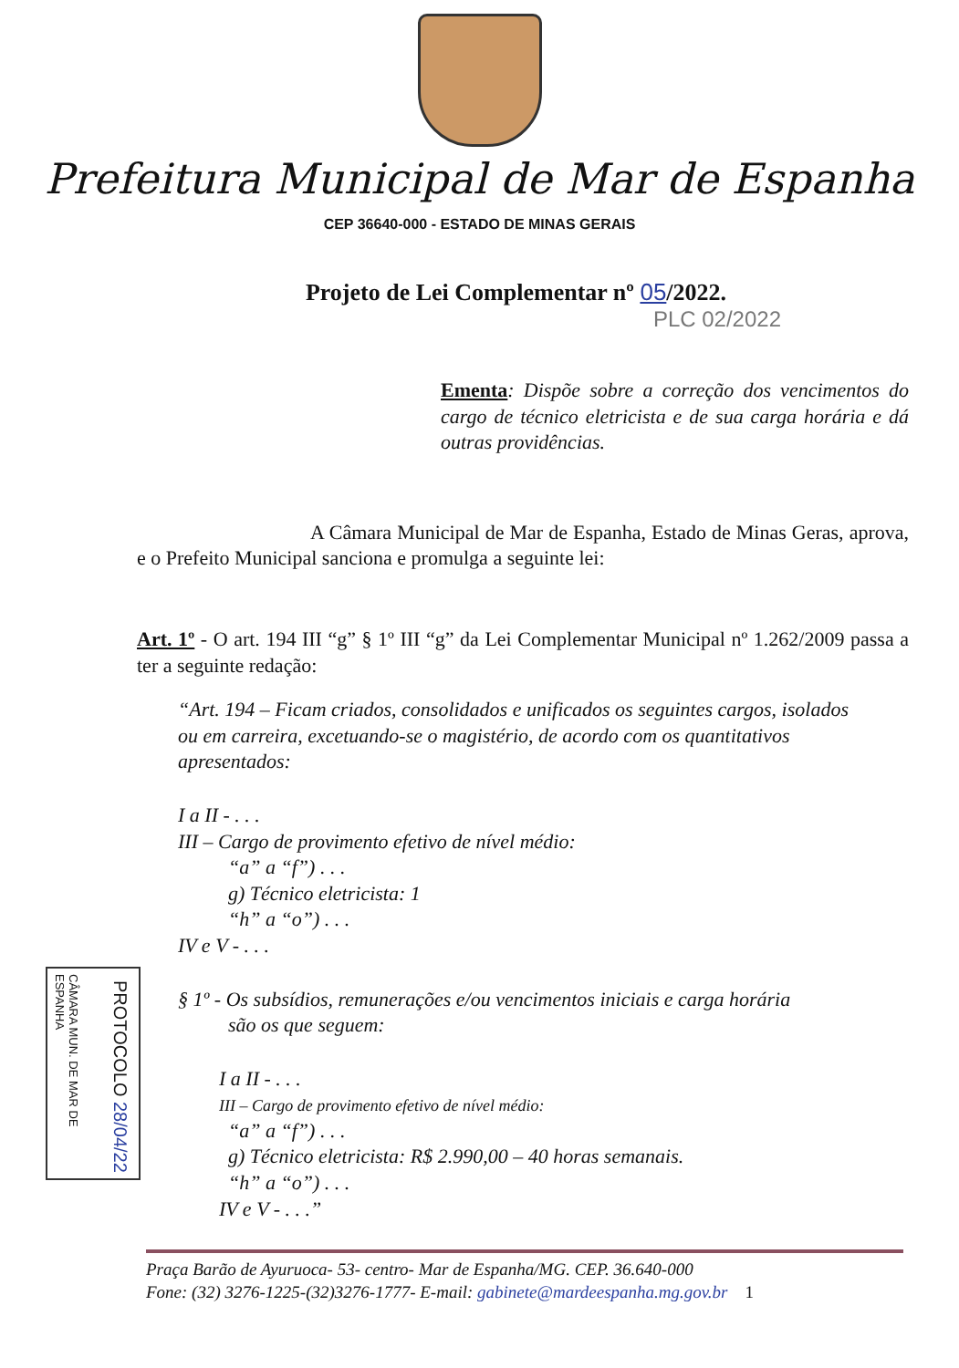Prefeitura Municipal de Mar de Espanha
CEP 36640-000 - ESTADO DE MINAS GERAIS
Projeto de Lei Complementar nº 05/2022.
PLC 02/2022
Ementa: Dispõe sobre a correção dos vencimentos do cargo de técnico eletricista e de sua carga horária e dá outras providências.
A Câmara Municipal de Mar de Espanha, Estado de Minas Geras, aprova, e o Prefeito Municipal sanciona e promulga a seguinte lei:
Art. 1º - O art. 194 III “g” § 1º III “g” da Lei Complementar Municipal nº 1.262/2009 passa a ter a seguinte redação:
“Art. 194 – Ficam criados, consolidados e unificados os seguintes cargos, isolados ou em carreira, excetuando-se o magistério, de acordo com os quantitativos apresentados:
I a II - . . .
III – Cargo de provimento efetivo de nível médio:
“a” a “f”) . . .
g) Técnico eletricista: 1
“h” a “o”) . . .
IV e V - . . .
§ 1º - Os subsídios, remunerações e/ou vencimentos iniciais e carga horária
são os que seguem:
I a II - . . .
III – Cargo de provimento efetivo de nível médio:
“a” a “f”) . . .
g) Técnico eletricista: R$ 2.990,00 – 40 horas semanais.
“h” a “o”) . . .
IV e V - . . .”
CÂMARA MUN. DE MAR DE ESPANHA
PROTOCOLO 28/04/22
Praça Barão de Ayuruoca- 53- centro- Mar de Espanha/MG. CEP. 36.640-000
Fone: (32) 3276-1225-(32)3276-1777- E-mail: gabinete@mardeespanha.mg.gov.br 1